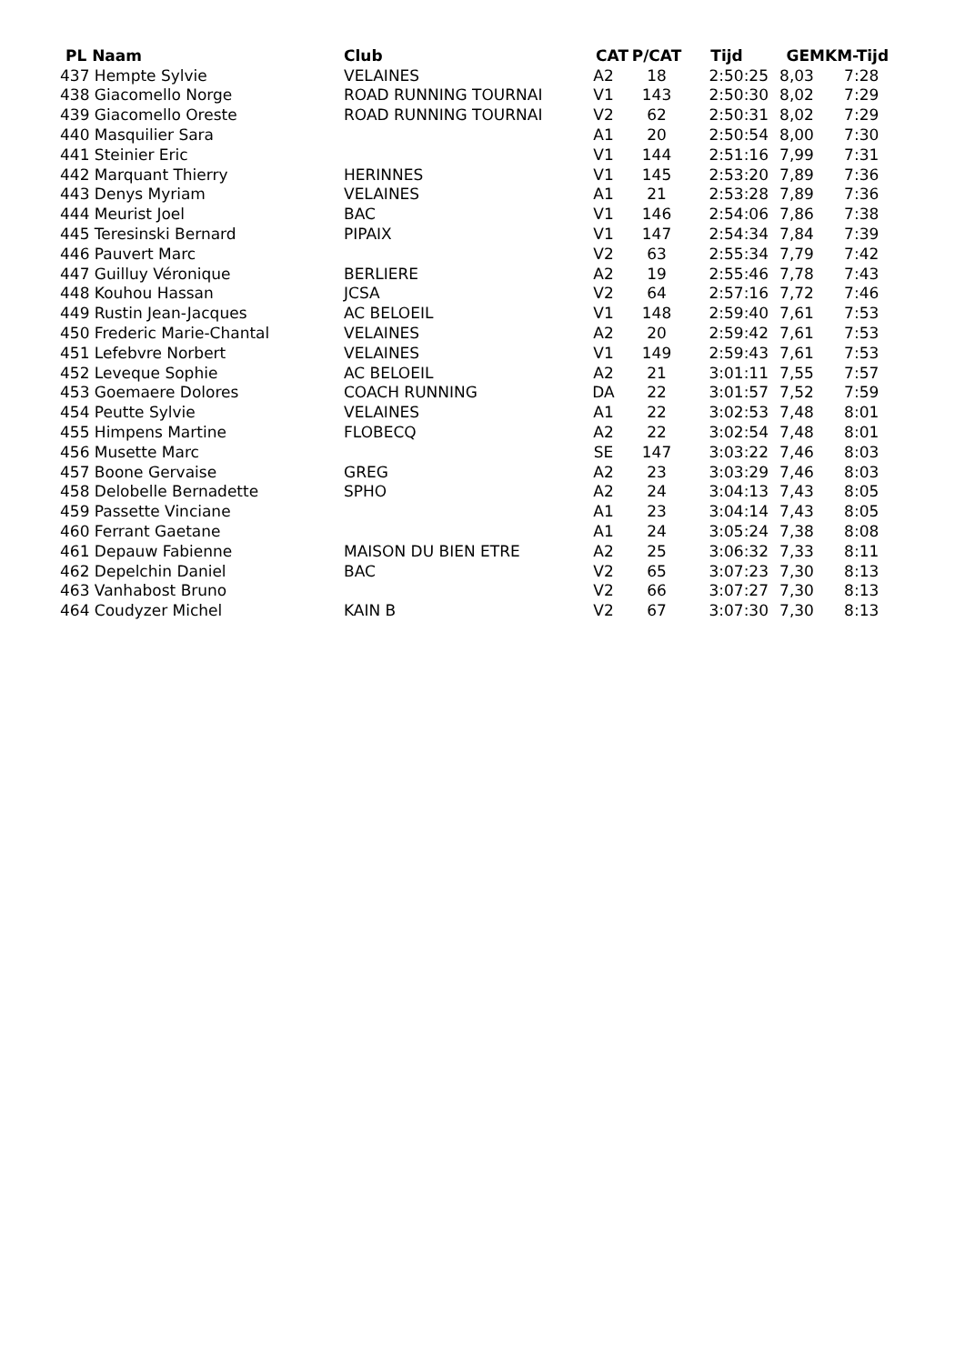| PL Naam | Club | CAT | P/CAT | Tijd | GEM | KM-Tijd |
| --- | --- | --- | --- | --- | --- | --- |
| 437 Hempte Sylvie | VELAINES | A2 | 18 | 2:50:25 | 8,03 | 7:28 |
| 438 Giacomello Norge | ROAD RUNNING TOURNAI | V1 | 143 | 2:50:30 | 8,02 | 7:29 |
| 439 Giacomello Oreste | ROAD RUNNING TOURNAI | V2 | 62 | 2:50:31 | 8,02 | 7:29 |
| 440 Masquilier Sara | | A1 | 20 | 2:50:54 | 8,00 | 7:30 |
| 441 Steinier Eric | | V1 | 144 | 2:51:16 | 7,99 | 7:31 |
| 442 Marquant Thierry | HERINNES | V1 | 145 | 2:53:20 | 7,89 | 7:36 |
| 443 Denys Myriam | VELAINES | A1 | 21 | 2:53:28 | 7,89 | 7:36 |
| 444 Meurist Joel | BAC | V1 | 146 | 2:54:06 | 7,86 | 7:38 |
| 445 Teresinski Bernard | PIPAIX | V1 | 147 | 2:54:34 | 7,84 | 7:39 |
| 446 Pauvert Marc | | V2 | 63 | 2:55:34 | 7,79 | 7:42 |
| 447 Guilluy Véronique | BERLIERE | A2 | 19 | 2:55:46 | 7,78 | 7:43 |
| 448 Kouhou Hassan | JCSA | V2 | 64 | 2:57:16 | 7,72 | 7:46 |
| 449 Rustin Jean-Jacques | AC BELOEIL | V1 | 148 | 2:59:40 | 7,61 | 7:53 |
| 450 Frederic Marie-Chantal | VELAINES | A2 | 20 | 2:59:42 | 7,61 | 7:53 |
| 451 Lefebvre Norbert | VELAINES | V1 | 149 | 2:59:43 | 7,61 | 7:53 |
| 452 Leveque Sophie | AC BELOEIL | A2 | 21 | 3:01:11 | 7,55 | 7:57 |
| 453 Goemaere Dolores | COACH RUNNING | DA | 22 | 3:01:57 | 7,52 | 7:59 |
| 454 Peutte Sylvie | VELAINES | A1 | 22 | 3:02:53 | 7,48 | 8:01 |
| 455 Himpens Martine | FLOBECQ | A2 | 22 | 3:02:54 | 7,48 | 8:01 |
| 456 Musette Marc | | SE | 147 | 3:03:22 | 7,46 | 8:03 |
| 457 Boone Gervaise | GREG | A2 | 23 | 3:03:29 | 7,46 | 8:03 |
| 458 Delobelle Bernadette | SPHO | A2 | 24 | 3:04:13 | 7,43 | 8:05 |
| 459 Passette Vinciane | | A1 | 23 | 3:04:14 | 7,43 | 8:05 |
| 460 Ferrant Gaetane | | A1 | 24 | 3:05:24 | 7,38 | 8:08 |
| 461 Depauw Fabienne | MAISON DU BIEN ETRE | A2 | 25 | 3:06:32 | 7,33 | 8:11 |
| 462 Depelchin Daniel | BAC | V2 | 65 | 3:07:23 | 7,30 | 8:13 |
| 463 Vanhabost Bruno | | V2 | 66 | 3:07:27 | 7,30 | 8:13 |
| 464 Coudyzer Michel | KAIN B | V2 | 67 | 3:07:30 | 7,30 | 8:13 |